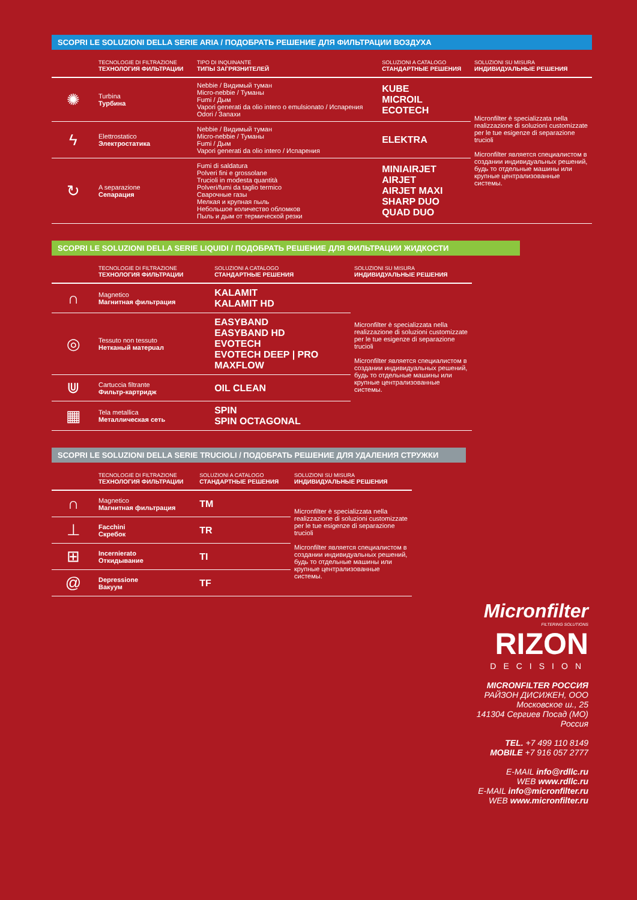SCOPRI LE SOLUZIONI DELLA SERIE ARIA / ПОДОБРАТЬ РЕШЕНИЕ ДЛЯ ФИЛЬТРАЦИИ ВОЗДУХА
| | TECNOLOGIE DI FILTRAZIONE ТЕХНОЛОГИЯ ФИЛЬТРАЦИИ | TIPO DI INQUINANTE ТИПЫ ЗАГРЯЗНИТЕЛЕЙ | SOLUZIONI A CATALOGO СТАНДАРТНЫЕ РЕШЕНИЯ | SOLUZIONI SU MISURA ИНДИВИДУАЛЬНЫЕ РЕШЕНИЯ |
| --- | --- | --- | --- | --- |
| ✺ | Turbina Турбина | Nebbie / Видимый туман Micro-nebbie / Туманы Fumi / Дым Vapori generati da olio intero o emulsionato / Испарения Odori / Запахи | KUBE MICROIL ECOTECH | Micronfilter è specializzata nella realizzazione di soluzioni customizzate per le tue esigenze di separazione trucioli Micronfilter является специалистом в создании индивидуальных решений, будь то отдельные машины или крупные централизованные системы. |
| ϟ | Elettrostatico Электростатика | Nebbie / Видимый туман Micro-nebbie / Туманы Fumi / Дым Vapori generati da olio intero / Испарения | ELEKTRA | |
| ↻ | A separazione Сепарация | Fumi di saldatura Polveri fini e grossolane Trucioli in modesta quantità Polveri/fumi da taglio termico Сварочные газы Мелкая и крупная пыль Небольшое количество обломков Пыль и дым от термической резки | MINIAIRJET AIRJET AIRJET MAXI SHARP DUO QUAD DUO | |
SCOPRI LE SOLUZIONI DELLA SERIE LIQUIDI / ПОДОБРАТЬ РЕШЕНИЕ ДЛЯ ФИЛЬТРАЦИИ ЖИДКОСТИ
| | TECNOLOGIE DI FILTRAZIONE ТЕХНОЛОГИЯ ФИЛЬТРАЦИИ | SOLUZIONI A CATALOGO СТАНДАРТНЫЕ РЕШЕНИЯ | SOLUZIONI SU MISURA ИНДИВИДУАЛЬНЫЕ РЕШЕНИЯ |
| --- | --- | --- | --- |
| ∩ | Magnetico Магнитная фильтрация | KALAMIT KALAMIT HD | Micronfilter è specializzata nella realizzazione di soluzioni customizzate per le tue esigenze di separazione trucioli Micronfilter является специалистом в создании индивидуальных решений, будь то отдельные машины или крупные централизованные системы. |
| ◎ | Tessuto non tessuto Нетканый матерuал | EASYBAND EASYBAND HD EVOTECH EVOTECH DEEP / PRO MAXFLOW | |
| ⋓ | Cartuccia filtrante Фильтр-картридж | OIL CLEAN | |
| ▦ | Tela metallica Металлическая сеть | SPIN SPIN OCTAGONAL | |
SCOPRI LE SOLUZIONI DELLA SERIE TRUCIOLI / ПОДОБРАТЬ РЕШЕНИЕ ДЛЯ УДАЛЕНИЯ СТРУЖКИ
| | TECNOLOGIE DI FILTRAZIONE ТЕХНОЛОГИЯ ФИЛЬТРАЦИИ | SOLUZIONI A CATALOGO СТАНДАРТНЫЕ РЕШЕНИЯ | SOLUZIONI SU MISURA ИНДИВИДУАЛЬНЫЕ РЕШЕНИЯ |
| --- | --- | --- | --- |
| ∩ | Magnetico Магнитная фильтрация | TM | Micronfilter è specializzata nella realizzazione di soluzioni customizzate per le tue esigenze di separazione trucioli Micronfilter является специалистом в создании индивидуальных решений, будь то отдельные машины или крупные централизованные системы. |
| ⊥ | Facchini Скребок | TR | |
| ⊞ | Incernierato Откидывание | TI | |
| @ | Depressione Вакуум | TF | |
Micronfilter
FILTERING SOLUTIONS
RIZON
DECISION
MICRONFILTER РОССИЯ
РАЙЗОН ДИСИЖЕН, ООО
Московское ш., 25
141304 Сергиев Посад (МО)
Россия
TEL. +7 499 110 8149
MOBILE +7 916 057 2777
E-MAIL info@rdllc.ru
WEB www.rdllc.ru
E-MAIL info@micronfilter.ru
WEB www.micronfilter.ru